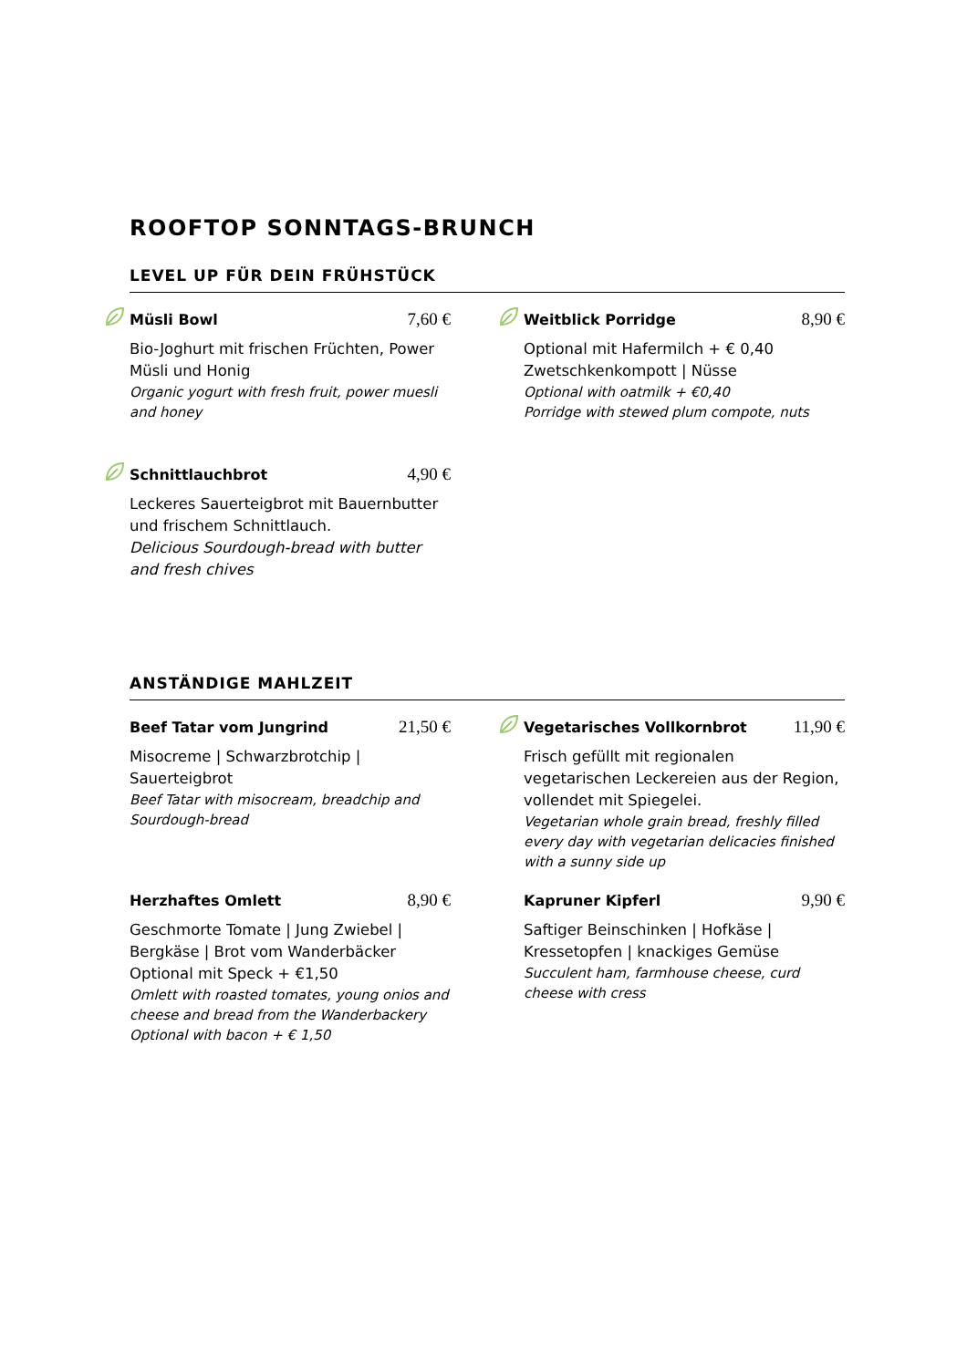ROOFTOP SONNTAGS-BRUNCH
LEVEL UP FÜR DEIN FRÜHSTÜCK
Müsli Bowl 7,60 €
Bio-Joghurt mit frischen Früchten, Power Müsli und Honig
Organic yogurt with fresh fruit, power muesli and honey
Weitblick Porridge 8,90 €
Optional mit Hafermilch + € 0,40
Zwetschkenkompott | Nüsse
Optional with oatmilk + €0,40
Porridge with stewed plum compote, nuts
Schnittlauchbrot 4,90 €
Leckeres Sauerteigbrot mit Bauernbutter und frischem Schnittlauch.
Delicious Sourdough-bread with butter and fresh chives
ANSTÄNDIGE MAHLZEIT
Beef Tatar vom Jungrind 21,50 €
Misocreme | Schwarzbrotchip | Sauerteigbrot
Beef Tatar with misocream, breadchip and Sourdough-bread
Vegetarisches Vollkornbrot 11,90 €
Frisch gefüllt mit regionalen vegetarischen Leckereien aus der Region, vollendet mit Spiegelei.
Vegetarian whole grain bread, freshly filled every day with vegetarian delicacies finished with a sunny side up
Herzhaftes Omlett 8,90 €
Geschmorte Tomate | Jung Zwiebel | Bergkäse | Brot vom Wanderbäcker
Optional mit Speck + €1,50
Omlett with roasted tomates, young onios and cheese and bread from the Wanderbackery
Optional with bacon + € 1,50
Kapruner Kipferl 9,90 €
Saftiger Beinschinken | Hofkäse | Kressetopfen | knackiges Gemüse
Succulent ham, farmhouse cheese, curd cheese with cress